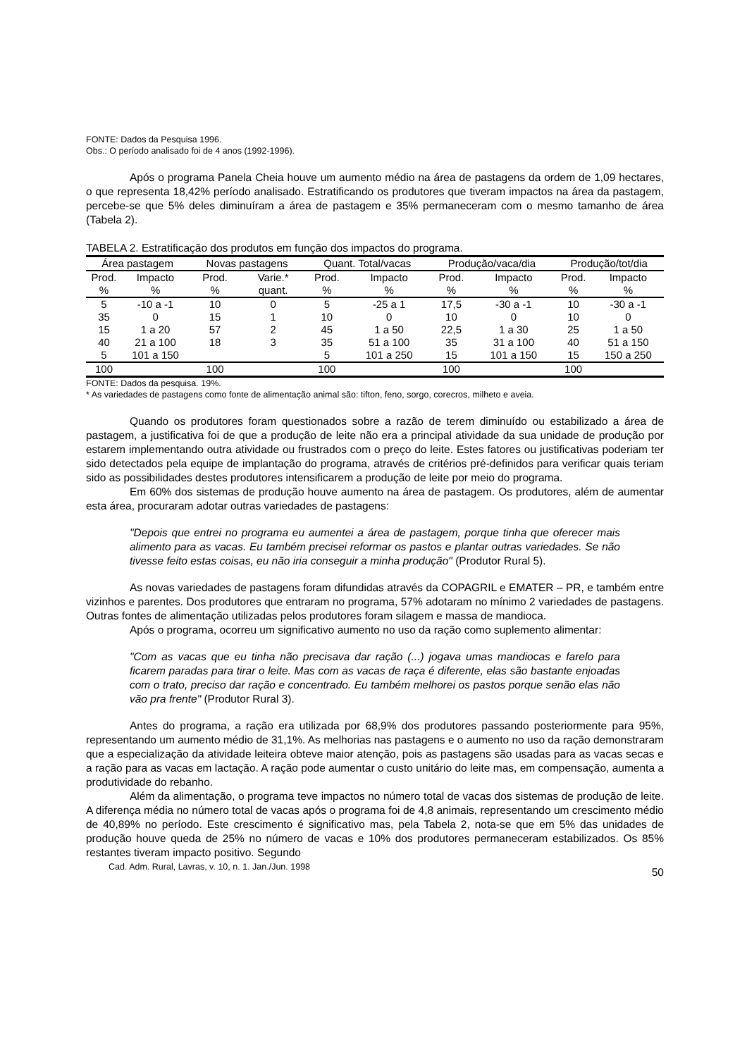FONTE: Dados da Pesquisa 1996.
Obs.: O período analisado foi de 4 anos (1992-1996).
Após o programa Panela Cheia houve um aumento médio na área de pastagens da ordem de 1,09 hectares, o que representa 18,42% período analisado. Estratificando os produtores que tiveram impactos na área da pastagem, percebe-se que 5% deles diminuíram a área de pastagem e 35% permaneceram com o mesmo tamanho de área (Tabela 2).
TABELA 2. Estratificação dos produtos em função dos impactos do programa.
| Área pastagem | | Novas pastagens | | Quant. Total/vacas | | Produção/vaca/dia | | Produção/tot/dia | |
| --- | --- | --- | --- | --- | --- | --- | --- | --- | --- |
| Prod. % | Impacto % | Prod. % | Varie.* quant. | Prod. % | Impacto % | Prod. % | Impacto % | Prod. % | Impacto % |
| 5 | -10 a -1 | 10 | 0 | 5 | -25 a 1 | 17,5 | -30 a -1 | 10 | -30 a -1 |
| 35 | 0 | 15 | 1 | 10 | 0 | 10 | 0 | 10 | 0 |
| 15 | 1 a 20 | 57 | 2 | 45 | 1 a 50 | 22,5 | 1 a 30 | 25 | 1 a 50 |
| 40 | 21 a 100 | 18 | 3 | 35 | 51 a 100 | 35 | 31 a 100 | 40 | 51 a 150 |
| 5 | 101 a 150 | | | 5 | 101 a 250 | 15 | 101 a 150 | 15 | 150 a 250 |
| 100 | | 100 | | 100 | | 100 | | 100 | |
FONTE: Dados da pesquisa. 19%.
* As variedades de pastagens como fonte de alimentação animal são: tifton, feno, sorgo, corecros, milheto e aveia.
Quando os produtores foram questionados sobre a razão de terem diminuído ou estabilizado a área de pastagem, a justificativa foi de que a produção de leite não era a principal atividade da sua unidade de produção por estarem implementando outra atividade ou frustrados com o preço do leite. Estes fatores ou justificativas poderiam ter sido detectados pela equipe de implantação do programa, através de critérios pré-definidos para verificar quais teriam sido as possibilidades destes produtores intensificarem a produção de leite por meio do programa.
Em 60% dos sistemas de produção houve aumento na área de pastagem. Os produtores, além de aumentar esta área, procuraram adotar outras variedades de pastagens:
"Depois que entrei no programa eu aumentei a área de pastagem, porque tinha que oferecer mais alimento para as vacas. Eu também precisei reformar os pastos e plantar outras variedades. Se não tivesse feito estas coisas, eu não iria conseguir a minha produção" (Produtor Rural 5).
As novas variedades de pastagens foram difundidas através da COPAGRIL e EMATER – PR, e também entre vizinhos e parentes. Dos produtores que entraram no programa, 57% adotaram no mínimo 2 variedades de pastagens. Outras fontes de alimentação utilizadas pelos produtores foram silagem e massa de mandioca.
Após o programa, ocorreu um significativo aumento no uso da ração como suplemento alimentar:
"Com as vacas que eu tinha não precisava dar ração (...) jogava umas mandiocas e farelo para ficarem paradas para tirar o leite. Mas com as vacas de raça é diferente, elas são bastante enjoadas com o trato, preciso dar ração e concentrado. Eu também melhorei os pastos porque senão elas não vão pra frente" (Produtor Rural 3).
Antes do programa, a ração era utilizada por 68,9% dos produtores passando posteriormente para 95%, representando um aumento médio de 31,1%. As melhorias nas pastagens e o aumento no uso da ração demonstraram que a especialização da atividade leiteira obteve maior atenção, pois as pastagens são usadas para as vacas secas e a ração para as vacas em lactação. A ração pode aumentar o custo unitário do leite mas, em compensação, aumenta a produtividade do rebanho.
Além da alimentação, o programa teve impactos no número total de vacas dos sistemas de produção de leite. A diferença média no número total de vacas após o programa foi de 4,8 animais, representando um crescimento médio de 40,89% no período. Este crescimento é significativo mas, pela Tabela 2, nota-se que em 5% das unidades de produção houve queda de 25% no número de vacas e 10% dos produtores permaneceram estabilizados. Os 85% restantes tiveram impacto positivo. Segundo
Cad. Adm. Rural, Lavras, v. 10, n. 1. Jan./Jun. 1998 50